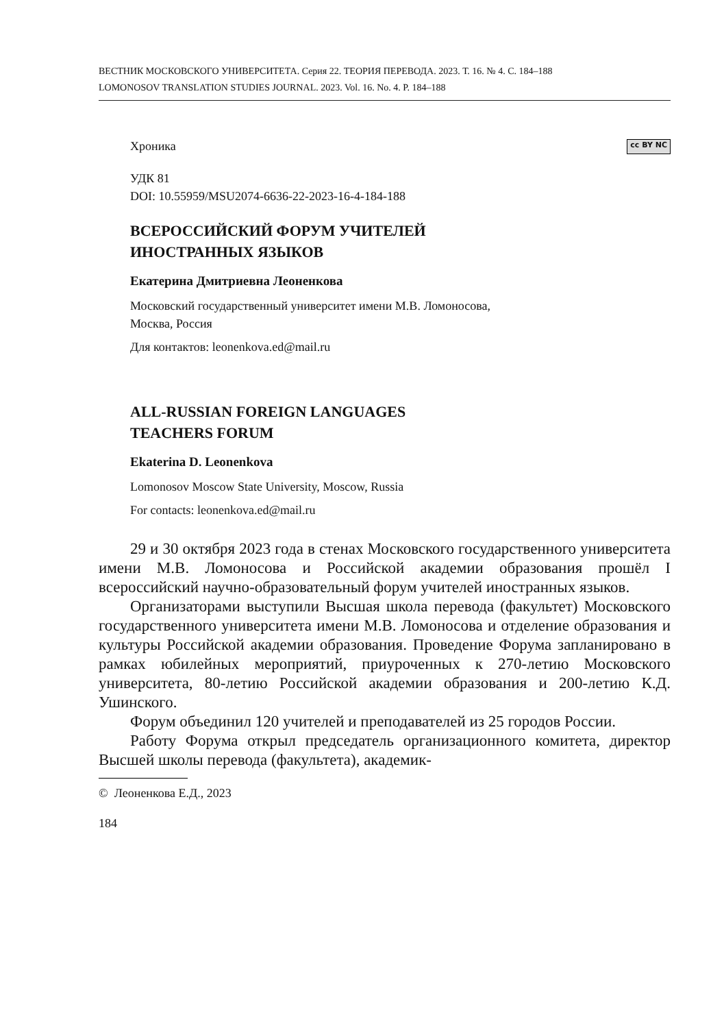ВЕСТНИК МОСКОВСКОГО УНИВЕРСИТЕТА. Серия 22. ТЕОРИЯ ПЕРЕВОДА. 2023. Т. 16. № 4. С. 184–188
LOMONOSOV TRANSLATION STUDIES JOURNAL. 2023. Vol. 16. No. 4. P. 184–188
Хроника cc BY NC
УДК 81
DOI: 10.55959/MSU2074-6636-22-2023-16-4-184-188
ВСЕРОССИЙСКИЙ ФОРУМ УЧИТЕЛЕЙ
ИНОСТРАННЫХ ЯЗЫКОВ
Екатерина Дмитриевна Леоненкова
Московский государственный университет имени М.В. Ломоносова,
Москва, Россия
Для контактов: leonenkova.ed@mail.ru
ALL-RUSSIAN FOREIGN LANGUAGES
TEACHERS FORUM
Ekaterina D. Leonenkova
Lomonosov Moscow State University, Moscow, Russia
For contacts: leonenkova.ed@mail.ru
29 и 30 октября 2023 года в стенах Московского государственного университета имени М.В. Ломоносова и Российской академии образования прошёл I всероссийский научно-образовательный форум учителей иностранных языков.
Организаторами выступили Высшая школа перевода (факультет) Московского государственного университета имени М.В. Ломоносова и отделение образования и культуры Российской академии образования. Проведение Форума запланировано в рамках юбилейных мероприятий, приуроченных к 270-летию Московского университета, 80-летию Российской академии образования и 200-летию К.Д. Ушинского.
Форум объединил 120 учителей и преподавателей из 25 городов России.
Работу Форума открыл председатель организационного комитета, директор Высшей школы перевода (факультета), академик-
© Леоненкова Е.Д., 2023
184